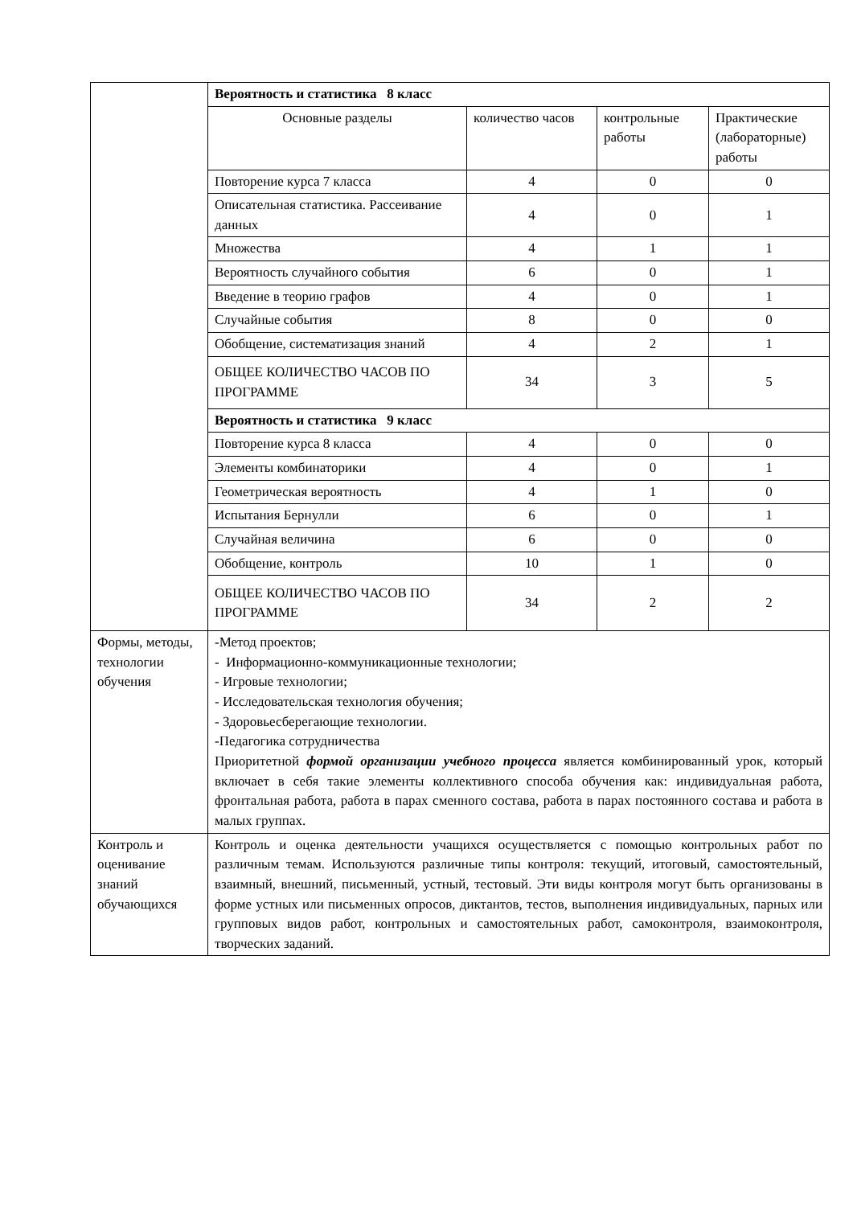| | Вероятность и статистика 8 класс | | | |
| | Основные разделы | количество часов | контрольные работы | Практические (лабораторные) работы |
| | Повторение курса 7 класса | 4 | 0 | 0 |
| | Описательная статистика. Рассеивание данных | 4 | 0 | 1 |
| | Множества | 4 | 1 | 1 |
| | Вероятность случайного события | 6 | 0 | 1 |
| | Введение в теорию графов | 4 | 0 | 1 |
| | Случайные события | 8 | 0 | 0 |
| | Обобщение, систематизация знаний | 4 | 2 | 1 |
| | ОБЩЕЕ КОЛИЧЕСТВО ЧАСОВ ПО ПРОГРАММЕ | 34 | 3 | 5 |
| | Вероятность и статистика 9 класс | | | |
| | Повторение курса 8 класса | 4 | 0 | 0 |
| | Элементы комбинаторики | 4 | 0 | 1 |
| | Геометрическая вероятность | 4 | 1 | 0 |
| | Испытания Бернулли | 6 | 0 | 1 |
| | Случайная величина | 6 | 0 | 0 |
| | Обобщение, контроль | 10 | 1 | 0 |
| | ОБЩЕЕ КОЛИЧЕСТВО ЧАСОВ ПО ПРОГРАММЕ | 34 | 2 | 2 |
| Формы, методы, технологии обучения | -Метод проектов; - Информационно-коммуникационные технологии; - Игровые технологии; - Исследовательская технология обучения; - Здоровьесберегающие технологии. -Педагогика сотрудничества Приоритетной формой организации учебного процесса является комбинированный урок, который включает в себя такие элементы коллективного способа обучения как: индивидуальная работа, фронтальная работа, работа в парах сменного состава, работа в парах постоянного состава и работа в малых группах. | | | |
| Контроль и оценивание знаний обучающихся | Контроль и оценка деятельности учащихся осуществляется с помощью контрольных работ по различным темам. Используются различные типы контроля: текущий, итоговый, самостоятельный, взаимный, внешний, письменный, устный, тестовый. Эти виды контроля могут быть организованы в форме устных или письменных опросов, диктантов, тестов, выполнения индивидуальных, парных или групповых видов работ, контрольных и самостоятельных работ, самоконтроля, взаимоконтроля, творческих заданий. | | | |